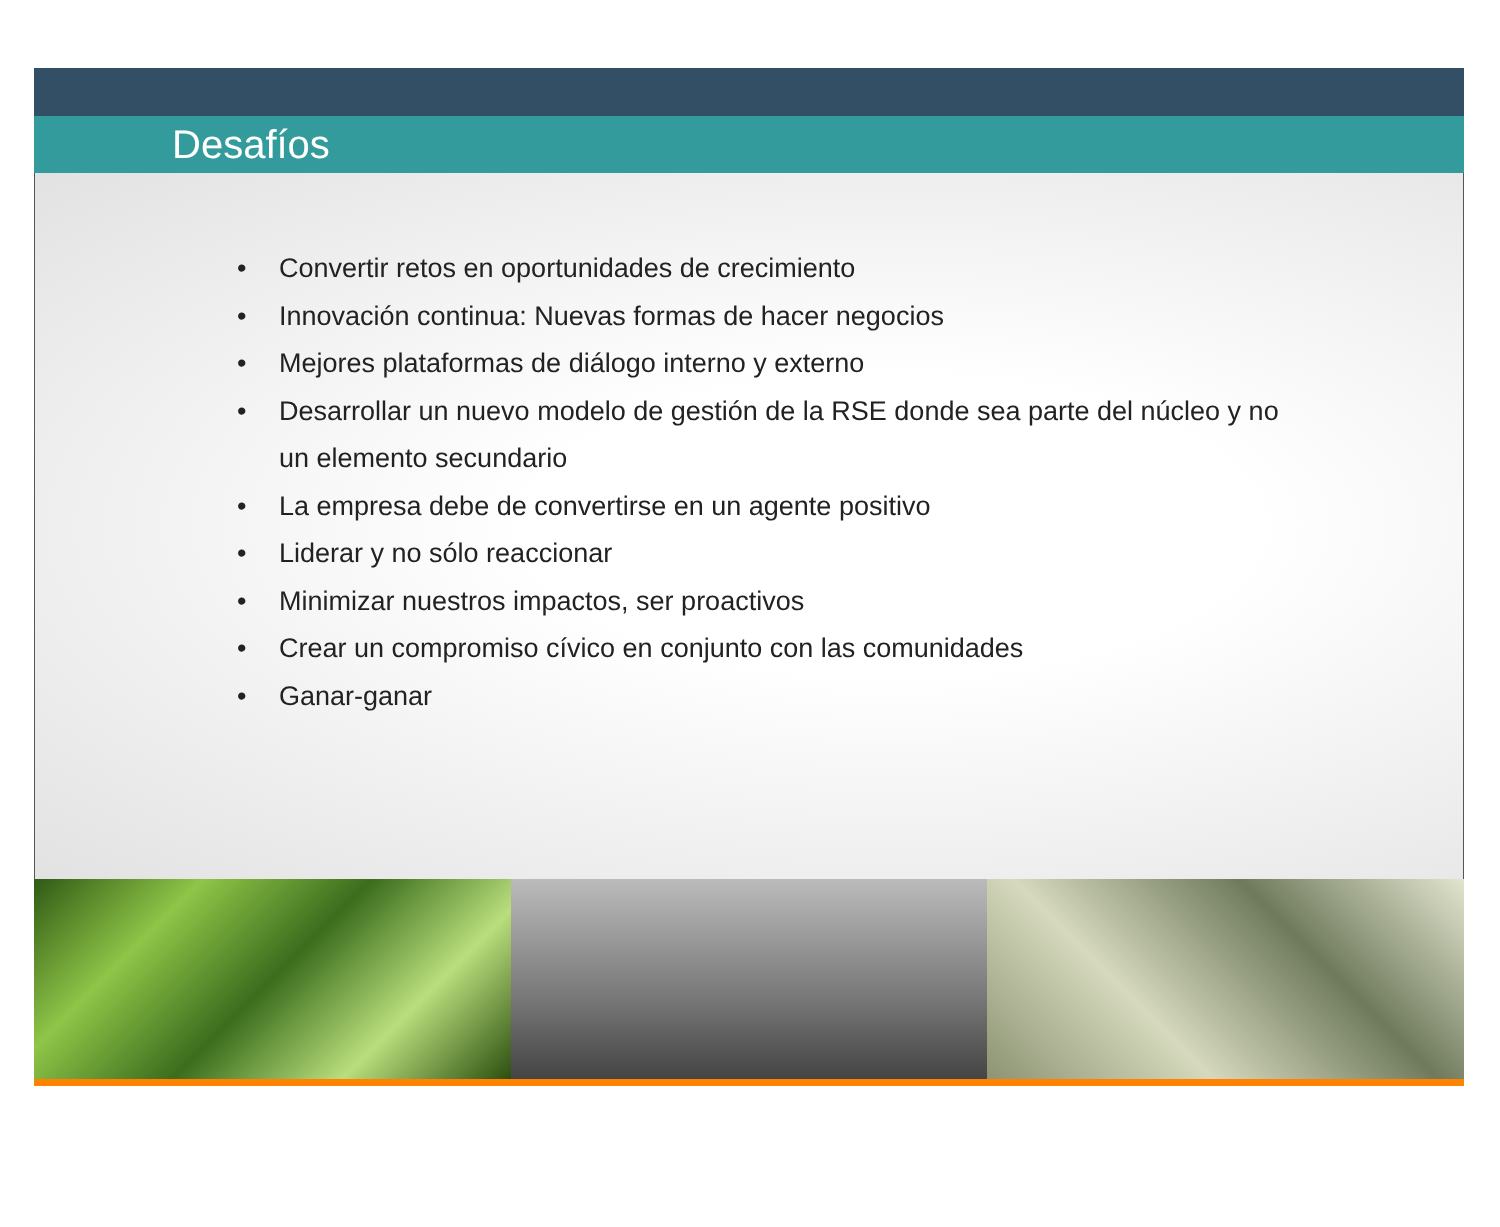Desafíos
• Convertir retos en oportunidades de crecimiento
• Innovación continua: Nuevas formas de hacer negocios
• Mejores plataformas de diálogo interno y externo
• Desarrollar un nuevo modelo de gestión de la RSE donde sea parte del núcleo y no un elemento secundario
• La empresa debe de convertirse en un agente positivo
• Liderar y no sólo reaccionar
• Minimizar nuestros impactos, ser proactivos
• Crear un compromiso cívico en conjunto con las comunidades
• Ganar-ganar